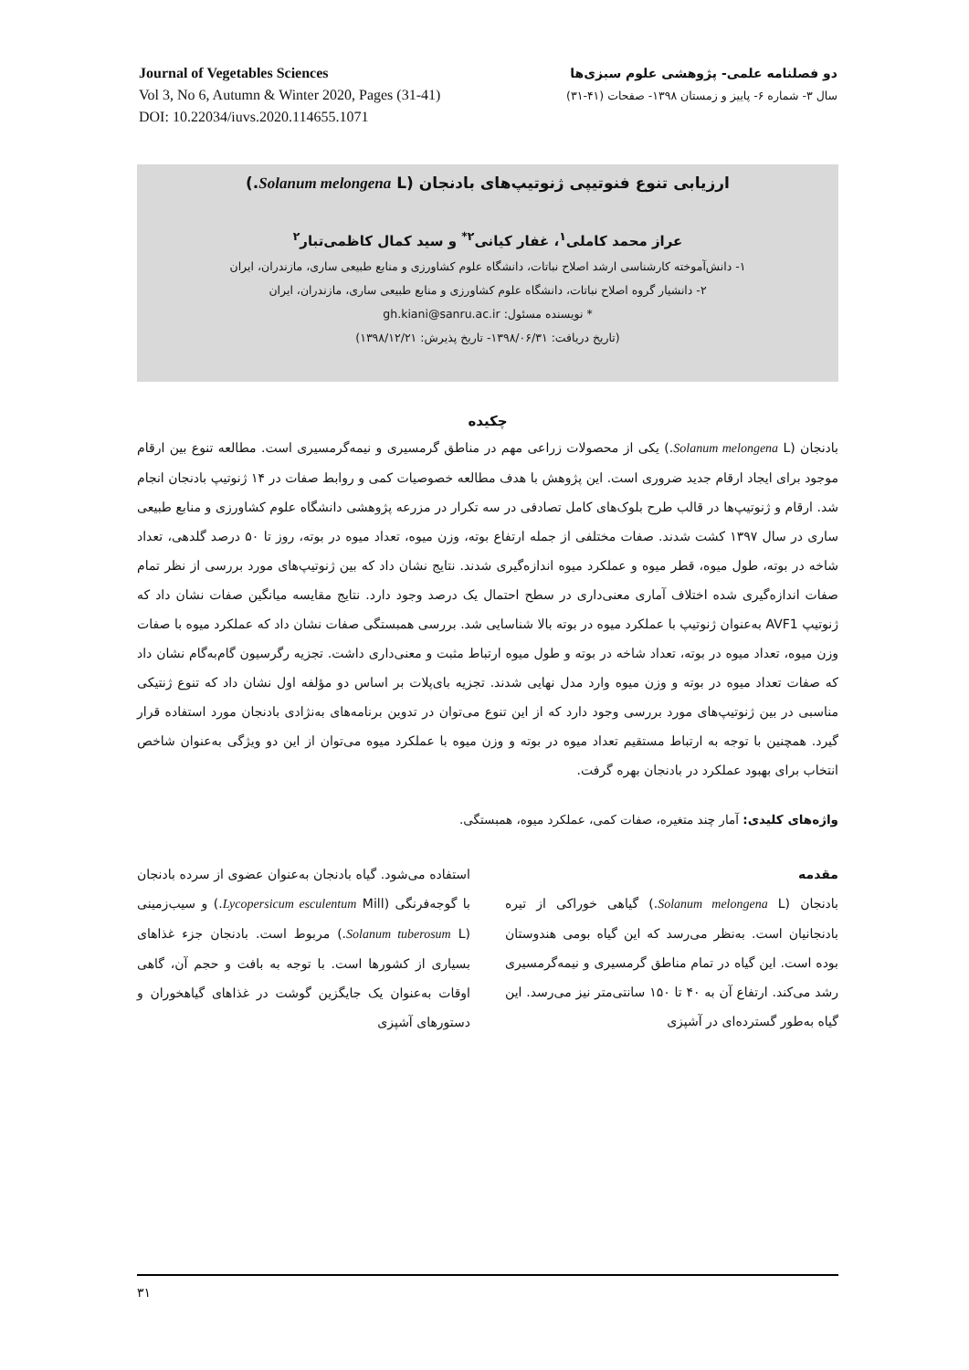Journal of Vegetables Sciences
Vol 3, No 6, Autumn & Winter 2020, Pages (31-41)
DOI: 10.22034/iuvs.2020.114655.1071
دو فصلنامه علمی- پژوهشی علوم سبزی‌ها
سال ۳- شماره ۶- پاییز و زمستان ۱۳۹۸- صفحات (۴۱-۳۱)
ارزیابی تنوع فنوتیپی ژنوتیپ‌های بادنجان (Solanum melongena L.)
عراز محمد کاملی<sup>۱</sup>، غفار کیانی<sup>۲*</sup> و سید کمال کاظمی‌تبار<sup>۲</sup>
۱- دانش‌آموخته کارشناسی ارشد اصلاح نباتات، دانشگاه علوم کشاورزی و منابع طبیعی ساری، مازندران، ایران
۲- دانشیار گروه اصلاح نباتات، دانشگاه علوم کشاورزی و منابع طبیعی ساری، مازندران، ایران
* نویسنده مسئول: gh.kiani@sanru.ac.ir
(تاریخ دریافت: ۱۳۹۸/۰۶/۳۱- تاریخ پذیرش: ۱۳۹۸/۱۲/۲۱)
چکیده
بادنجان (Solanum melongena L.) یکی از محصولات زراعی مهم در مناطق گرمسیری و نیمه‌گرمسیری است. مطالعه تنوع بین ارقام موجود برای ایجاد ارقام جدید ضروری است. این پژوهش با هدف مطالعه خصوصیات کمی و روابط صفات در ۱۴ ژنوتیپ بادنجان انجام شد. ارقام و ژنوتیپ‌ها در قالب طرح بلوک‌های کامل تصادفی در سه تکرار در مزرعه پژوهشی دانشگاه علوم کشاورزی و منابع طبیعی ساری در سال ۱۳۹۷ کشت شدند. صفات مختلفی از جمله ارتفاع بوته، وزن میوه، تعداد میوه در بوته، روز تا ۵۰ درصد گلدهی، تعداد شاخه در بوته، طول میوه، قطر میوه و عملکرد میوه اندازه‌گیری شدند. نتایج نشان داد که بین ژنوتیپ‌های مورد بررسی از نظر تمام صفات اندازه‌گیری شده اختلاف آماری معنی‌داری در سطح احتمال یک درصد وجود دارد. نتایج مقایسه میانگین صفات نشان داد که ژنوتیپ AVF1 به‌عنوان ژنوتیپ با عملکرد میوه در بوته بالا شناسایی شد. بررسی همبستگی صفات نشان داد که عملکرد میوه با صفات وزن میوه، تعداد میوه در بوته، تعداد شاخه در بوته و طول میوه ارتباط مثبت و معنی‌داری داشت. تجزیه رگرسیون گام‌به‌گام نشان داد که صفات تعداد میوه در بوته و وزن میوه وارد مدل نهایی شدند. تجزیه بای‌پلات بر اساس دو مؤلفه اول نشان داد که تنوع ژنتیکی مناسبی در بین ژنوتیپ‌های مورد بررسی وجود دارد که از این تنوع می‌توان در تدوین برنامه‌های به‌نژادی بادنجان مورد استفاده قرار گیرد. همچنین با توجه به ارتباط مستقیم تعداد میوه در بوته و وزن میوه با عملکرد میوه می‌توان از این دو ویژگی به‌عنوان شاخص انتخاب برای بهبود عملکرد در بادنجان بهره گرفت.
واژه‌های کلیدی: آمار چند متغیره، صفات کمی، عملکرد میوه، همبستگی.
مقدمه
بادنجان (Solanum melongena L.) گیاهی خوراکی از تیره بادنجانیان است. به‌نظر می‌رسد که این گیاه بومی هندوستان بوده است. این گیاه در تمام مناطق گرمسیری و نیمه‌گرمسیری رشد می‌کند. ارتفاع آن به ۴۰ تا ۱۵۰ سانتی‌متر نیز می‌رسد. این گیاه به‌طور گسترده‌ای در آشپزی
استفاده می‌شود. گیاه بادنجان به‌عنوان عضوی از سرده بادنجان با گوجه‌فرنگی (Lycopersicum esculentum Mill.) و سیب‌زمینی (Solanum tuberosum L.) مربوط است. بادنجان جزء غذاهای بسیاری از کشورها است. با توجه به بافت و حجم آن، گاهی اوقات به‌عنوان یک جایگزین گوشت در غذاهای گیاهخوران و دستورهای آشپزی
۳۱